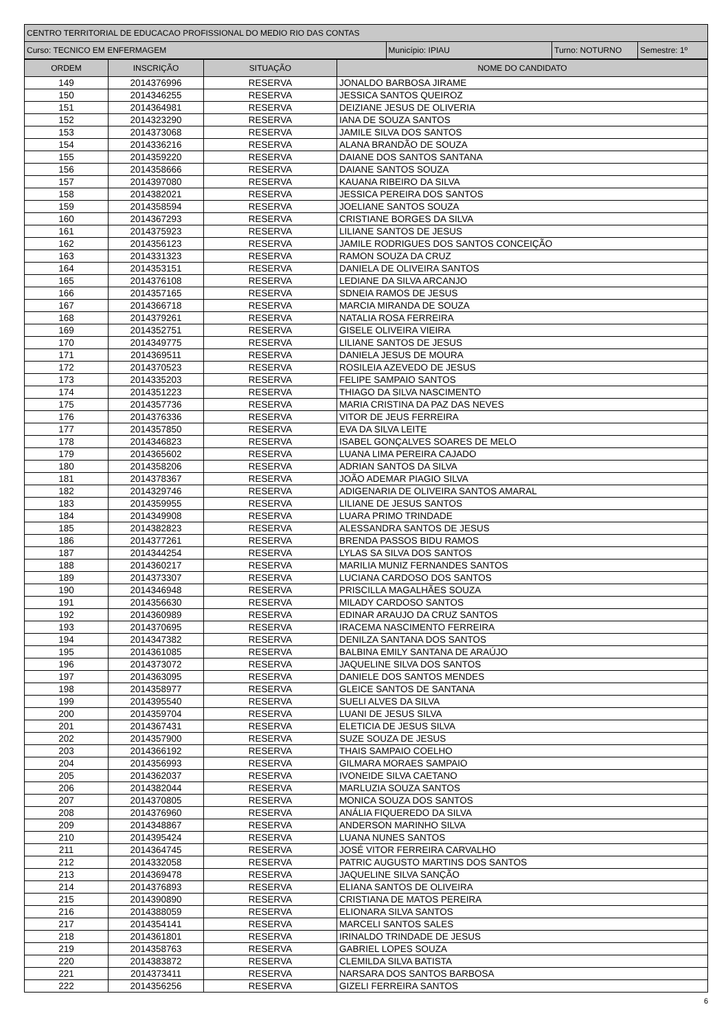| CENTRO TERRITORIAL DE EDUCACAO PROFISSIONAL DO MEDIO RIO DAS CONTAS | | | |
| Curso: TECNICO EM ENFERMAGEM | Município: IPIAU | Turno: NOTURNO | Semestre: 1º |
| ORDEM | INSCRIÇÃO | SITUAÇÃO | NOME DO CANDIDATO |
| --- | --- | --- | --- |
| 149 | 2014376996 | RESERVA | JONALDO BARBOSA JIRAME |
| 150 | 2014346255 | RESERVA | JESSICA SANTOS QUEIROZ |
| 151 | 2014364981 | RESERVA | DEIZIANE JESUS DE OLIVERIA |
| 152 | 2014323290 | RESERVA | IANA DE SOUZA SANTOS |
| 153 | 2014373068 | RESERVA | JAMILE SILVA DOS SANTOS |
| 154 | 2014336216 | RESERVA | ALANA BRANDÃO DE SOUZA |
| 155 | 2014359220 | RESERVA | DAIANE DOS SANTOS SANTANA |
| 156 | 2014358666 | RESERVA | DAIANE SANTOS SOUZA |
| 157 | 2014397080 | RESERVA | KAUANA RIBEIRO DA SILVA |
| 158 | 2014382021 | RESERVA | JESSICA PEREIRA DOS SANTOS |
| 159 | 2014358594 | RESERVA | JOELIANE SANTOS SOUZA |
| 160 | 2014367293 | RESERVA | CRISTIANE BORGES DA SILVA |
| 161 | 2014375923 | RESERVA | LILIANE SANTOS DE JESUS |
| 162 | 2014356123 | RESERVA | JAMILE RODRIGUES DOS SANTOS CONCEIÇÃO |
| 163 | 2014331323 | RESERVA | RAMON SOUZA DA CRUZ |
| 164 | 2014353151 | RESERVA | DANIELA DE OLIVEIRA SANTOS |
| 165 | 2014376108 | RESERVA | LEDIANE DA SILVA ARCANJO |
| 166 | 2014357165 | RESERVA | SDNEIA RAMOS DE JESUS |
| 167 | 2014366718 | RESERVA | MARCIA MIRANDA DE SOUZA |
| 168 | 2014379261 | RESERVA | NATALIA ROSA FERREIRA |
| 169 | 2014352751 | RESERVA | GISELE OLIVEIRA VIEIRA |
| 170 | 2014349775 | RESERVA | LILIANE SANTOS DE JESUS |
| 171 | 2014369511 | RESERVA | DANIELA JESUS DE MOURA |
| 172 | 2014370523 | RESERVA | ROSILEIA AZEVEDO DE JESUS |
| 173 | 2014335203 | RESERVA | FELIPE SAMPAIO SANTOS |
| 174 | 2014351223 | RESERVA | THIAGO DA SILVA NASCIMENTO |
| 175 | 2014357736 | RESERVA | MARIA CRISTINA DA PAZ DAS NEVES |
| 176 | 2014376336 | RESERVA | VITOR DE JEUS FERREIRA |
| 177 | 2014357850 | RESERVA | EVA DA SILVA LEITE |
| 178 | 2014346823 | RESERVA | ISABEL GONÇALVES SOARES DE MELO |
| 179 | 2014365602 | RESERVA | LUANA LIMA PEREIRA CAJADO |
| 180 | 2014358206 | RESERVA | ADRIAN SANTOS DA SILVA |
| 181 | 2014378367 | RESERVA | JOÃO ADEMAR PIAGIO SILVA |
| 182 | 2014329746 | RESERVA | ADIGENARIA DE OLIVEIRA SANTOS AMARAL |
| 183 | 2014359955 | RESERVA | LILIANE DE JESUS SANTOS |
| 184 | 2014349908 | RESERVA | LUARA PRIMO TRINDADE |
| 185 | 2014382823 | RESERVA | ALESSANDRA SANTOS DE JESUS |
| 186 | 2014377261 | RESERVA | BRENDA PASSOS BIDU RAMOS |
| 187 | 2014344254 | RESERVA | LYLAS SA SILVA DOS SANTOS |
| 188 | 2014360217 | RESERVA | MARILIA MUNIZ FERNANDES SANTOS |
| 189 | 2014373307 | RESERVA | LUCIANA CARDOSO DOS SANTOS |
| 190 | 2014346948 | RESERVA | PRISCILLA MAGALHÃES SOUZA |
| 191 | 2014356630 | RESERVA | MILADY CARDOSO SANTOS |
| 192 | 2014360989 | RESERVA | EDINAR ARAUJO DA CRUZ SANTOS |
| 193 | 2014370695 | RESERVA | IRACEMA NASCIMENTO FERREIRA |
| 194 | 2014347382 | RESERVA | DENILZA SANTANA DOS SANTOS |
| 195 | 2014361085 | RESERVA | BALBINA EMILY SANTANA DE ARAÚJO |
| 196 | 2014373072 | RESERVA | JAQUELINE SILVA DOS SANTOS |
| 197 | 2014363095 | RESERVA | DANIELE DOS SANTOS MENDES |
| 198 | 2014358977 | RESERVA | GLEICE SANTOS DE SANTANA |
| 199 | 2014395540 | RESERVA | SUELI ALVES DA SILVA |
| 200 | 2014359704 | RESERVA | LUANI DE JESUS SILVA |
| 201 | 2014367431 | RESERVA | ELETICIA DE JESUS SILVA |
| 202 | 2014357900 | RESERVA | SUZE SOUZA DE JESUS |
| 203 | 2014366192 | RESERVA | THAIS SAMPAIO COELHO |
| 204 | 2014356993 | RESERVA | GILMARA MORAES SAMPAIO |
| 205 | 2014362037 | RESERVA | IVONEIDE SILVA CAETANO |
| 206 | 2014382044 | RESERVA | MARLUZIA SOUZA SANTOS |
| 207 | 2014370805 | RESERVA | MONICA SOUZA DOS SANTOS |
| 208 | 2014376960 | RESERVA | ANÁLIA FIQUEREDO DA SILVA |
| 209 | 2014348867 | RESERVA | ANDERSON MARINHO SILVA |
| 210 | 2014395424 | RESERVA | LUANA NUNES SANTOS |
| 211 | 2014364745 | RESERVA | JOSÉ VITOR FERREIRA CARVALHO |
| 212 | 2014332058 | RESERVA | PATRIC AUGUSTO MARTINS DOS SANTOS |
| 213 | 2014369478 | RESERVA | JAQUELINE SILVA SANÇÃO |
| 214 | 2014376893 | RESERVA | ELIANA SANTOS DE OLIVEIRA |
| 215 | 2014390890 | RESERVA | CRISTIANA DE MATOS PEREIRA |
| 216 | 2014388059 | RESERVA | ELIONARA SILVA SANTOS |
| 217 | 2014354141 | RESERVA | MARCELI SANTOS SALES |
| 218 | 2014361801 | RESERVA | IRINALDO TRINDADE DE JESUS |
| 219 | 2014358763 | RESERVA | GABRIEL LOPES SOUZA |
| 220 | 2014383872 | RESERVA | CLEMILDA SILVA BATISTA |
| 221 | 2014373411 | RESERVA | NARSARA DOS SANTOS BARBOSA |
| 222 | 2014356256 | RESERVA | GIZELI FERREIRA SANTOS |
6